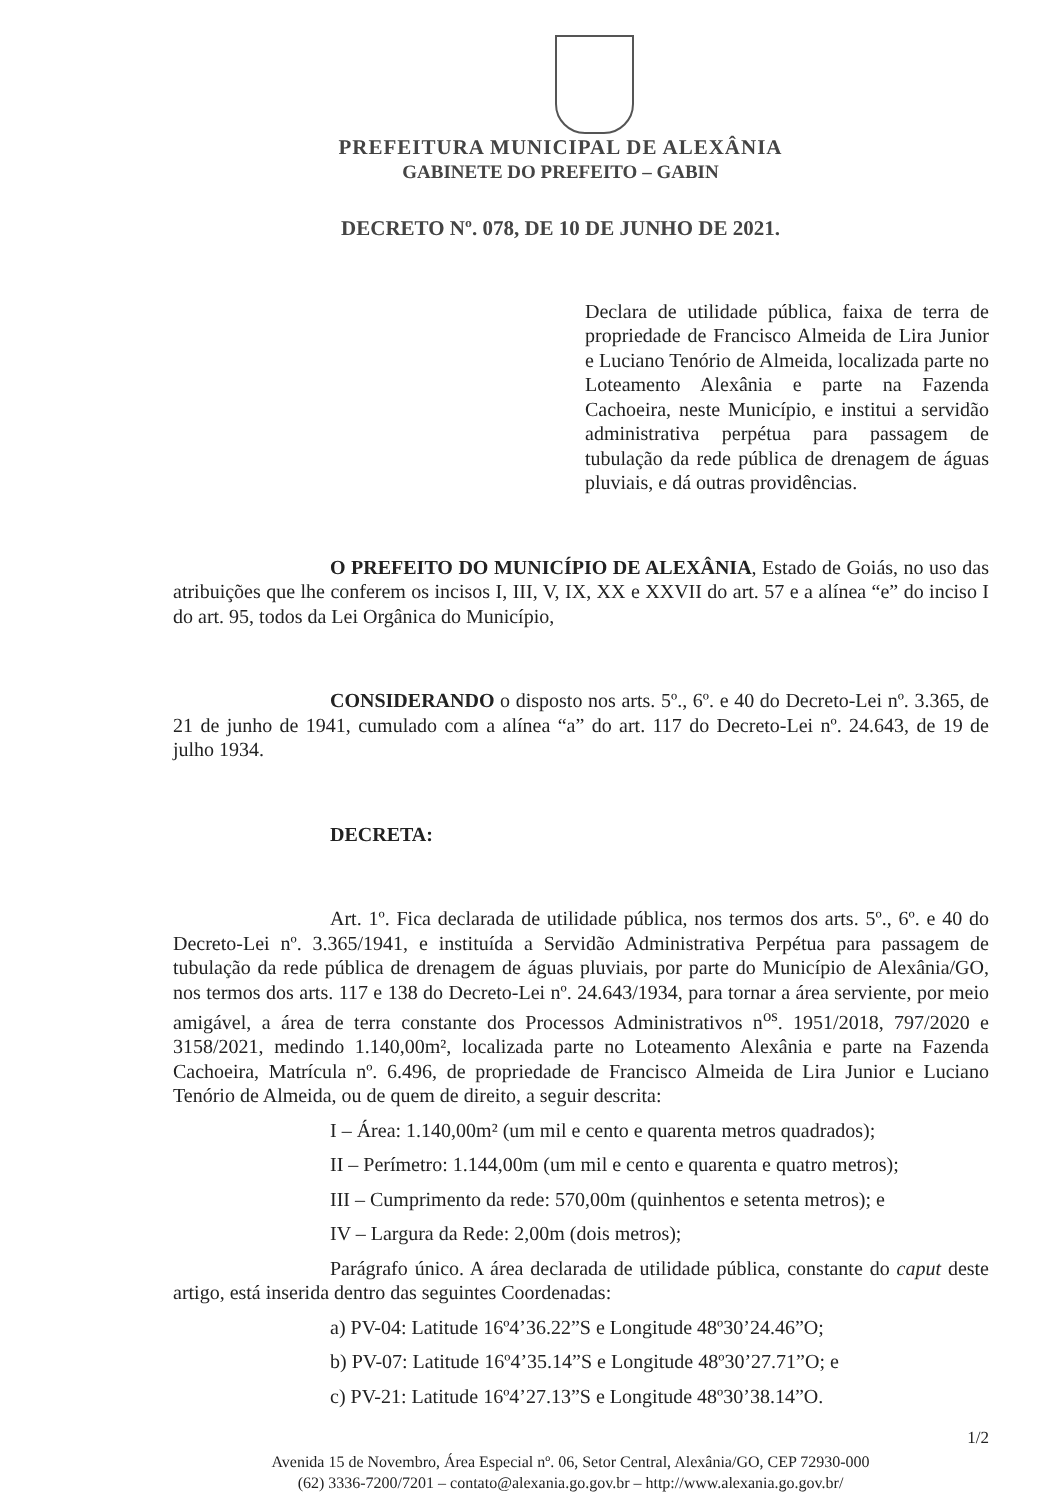PREFEITURA MUNICIPAL DE ALEXÂNIA
GABINETE DO PREFEITO – GABIN
DECRETO Nº. 078, DE 10 DE JUNHO DE 2021.
Declara de utilidade pública, faixa de terra de propriedade de Francisco Almeida de Lira Junior e Luciano Tenório de Almeida, localizada parte no Loteamento Alexânia e parte na Fazenda Cachoeira, neste Município, e institui a servidão administrativa perpétua para passagem de tubulação da rede pública de drenagem de águas pluviais, e dá outras providências.
O PREFEITO DO MUNICÍPIO DE ALEXÂNIA, Estado de Goiás, no uso das atribuições que lhe conferem os incisos I, III, V, IX, XX e XXVII do art. 57 e a alínea “e” do inciso I do art. 95, todos da Lei Orgânica do Município,
CONSIDERANDO o disposto nos arts. 5º., 6º. e 40 do Decreto-Lei nº. 3.365, de 21 de junho de 1941, cumulado com a alínea “a” do art. 117 do Decreto-Lei nº. 24.643, de 19 de julho 1934.
DECRETA:
Art. 1º. Fica declarada de utilidade pública, nos termos dos arts. 5º., 6º. e 40 do Decreto-Lei nº. 3.365/1941, e instituída a Servidão Administrativa Perpétua para passagem de tubulação da rede pública de drenagem de águas pluviais, por parte do Município de Alexânia/GO, nos termos dos arts. 117 e 138 do Decreto-Lei nº. 24.643/1934, para tornar a área serviente, por meio amigável, a área de terra constante dos Processos Administrativos n<sup>os</sup>. 1951/2018, 797/2020 e 3158/2021, medindo 1.140,00m², localizada parte no Loteamento Alexânia e parte na Fazenda Cachoeira, Matrícula nº. 6.496, de propriedade de Francisco Almeida de Lira Junior e Luciano Tenório de Almeida, ou de quem de direito, a seguir descrita:
I – Área: 1.140,00m² (um mil e cento e quarenta metros quadrados);
II – Perímetro: 1.144,00m (um mil e cento e quarenta e quatro metros);
III – Cumprimento da rede: 570,00m (quinhentos e setenta metros); e
IV – Largura da Rede: 2,00m (dois metros);
Parágrafo único. A área declarada de utilidade pública, constante do caput deste artigo, está inserida dentro das seguintes Coordenadas:
a) PV-04: Latitude 16º4’36.22”S e Longitude 48º30’24.46”O;
b) PV-07: Latitude 16º4’35.14”S e Longitude 48º30’27.71”O; e
c) PV-21: Latitude 16º4’27.13”S e Longitude 48º30’38.14”O.
1/2
Avenida 15 de Novembro, Área Especial nº. 06, Setor Central, Alexânia/GO, CEP 72930-000
(62) 3336-7200/7201 – contato@alexania.go.gov.br – http://www.alexania.go.gov.br/